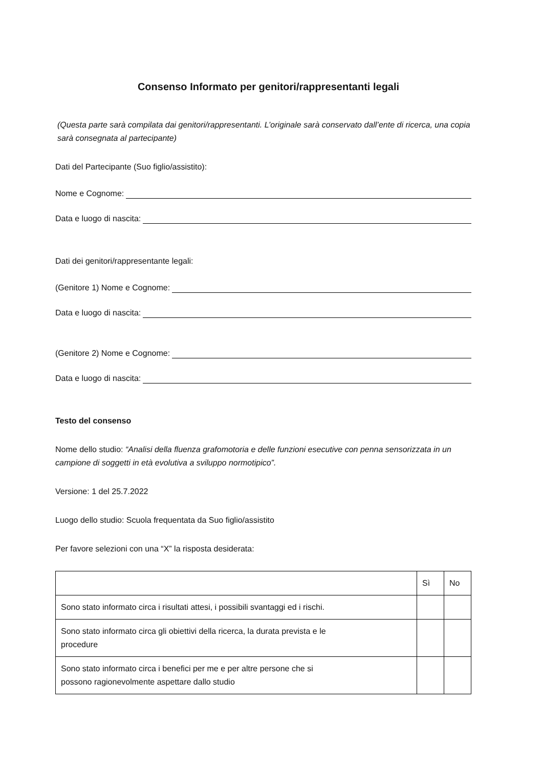Consenso Informato per genitori/rappresentanti legali
(Questa parte sarà compilata dai genitori/rappresentanti. L’originale sarà conservato dall’ente di ricerca, una copia sarà consegnata al partecipante)
Dati del Partecipante (Suo figlio/assistito):
Nome e Cognome:
Data e luogo di nascita:
Dati dei genitori/rappresentante legali:
(Genitore 1) Nome e Cognome:
Data e luogo di nascita:
(Genitore 2) Nome e Cognome:
Data e luogo di nascita:
Testo del consenso
Nome dello studio: “Analisi della fluenza grafomotoria e delle funzioni esecutive con penna sensorizzata in un campione di soggetti in età evolutiva a sviluppo normotipico”.
Versione: 1 del 25.7.2022
Luogo dello studio: Scuola frequentata da Suo figlio/assistito
Per favore selezioni con una “X” la risposta desiderata:
| | Sì | No |
| --- | --- | --- |
| Sono stato informato circa i risultati attesi, i possibili svantaggi ed i rischi. | | |
| Sono stato informato circa gli obiettivi della ricerca, la durata prevista e le procedure | | |
| Sono stato informato circa i benefici per me e per altre persone che si possono ragionevolmente aspettare dallo studio | | |